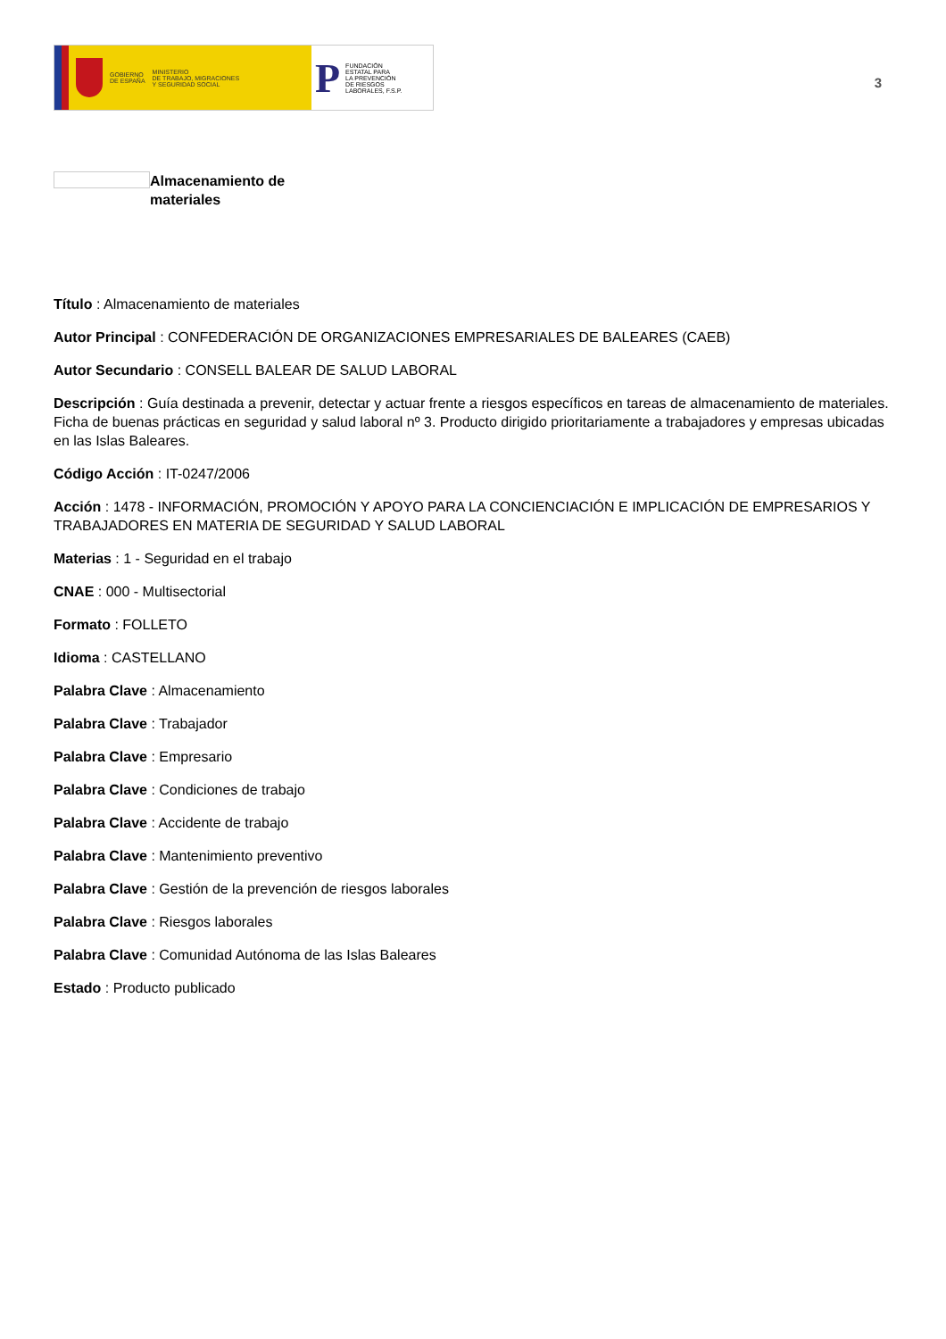GOBIERNO
DE ESPAÑA
MINISTERIO
DE TRABAJO, MIGRACIONES
Y SEGURIDAD SOCIAL
P
FUNDACIÓN
ESTATAL PARA
LA PREVENCIÓN
DE RIESGOS
LABORALES, F.S.P.
3
Almacenamiento de
materiales
Título : Almacenamiento de materiales
Autor Principal : CONFEDERACIÓN DE ORGANIZACIONES EMPRESARIALES DE BALEARES (CAEB)
Autor Secundario : CONSELL BALEAR DE SALUD LABORAL
Descripción : Guía destinada a prevenir, detectar y actuar frente a riesgos específicos en tareas de almacenamiento de materiales. Ficha de buenas prácticas en seguridad y salud laboral nº 3. Producto dirigido prioritariamente a trabajadores y empresas ubicadas en las Islas Baleares.
Código Acción : IT-0247/2006
Acción : 1478 - INFORMACIÓN, PROMOCIÓN Y APOYO PARA LA CONCIENCIACIÓN E IMPLICACIÓN DE EMPRESARIOS Y TRABAJADORES EN MATERIA DE SEGURIDAD Y SALUD LABORAL
Materias : 1 - Seguridad en el trabajo
CNAE : 000 - Multisectorial
Formato : FOLLETO
Idioma : CASTELLANO
Palabra Clave : Almacenamiento
Palabra Clave : Trabajador
Palabra Clave : Empresario
Palabra Clave : Condiciones de trabajo
Palabra Clave : Accidente de trabajo
Palabra Clave : Mantenimiento preventivo
Palabra Clave : Gestión de la prevención de riesgos laborales
Palabra Clave : Riesgos laborales
Palabra Clave : Comunidad Autónoma de las Islas Baleares
Estado : Producto publicado